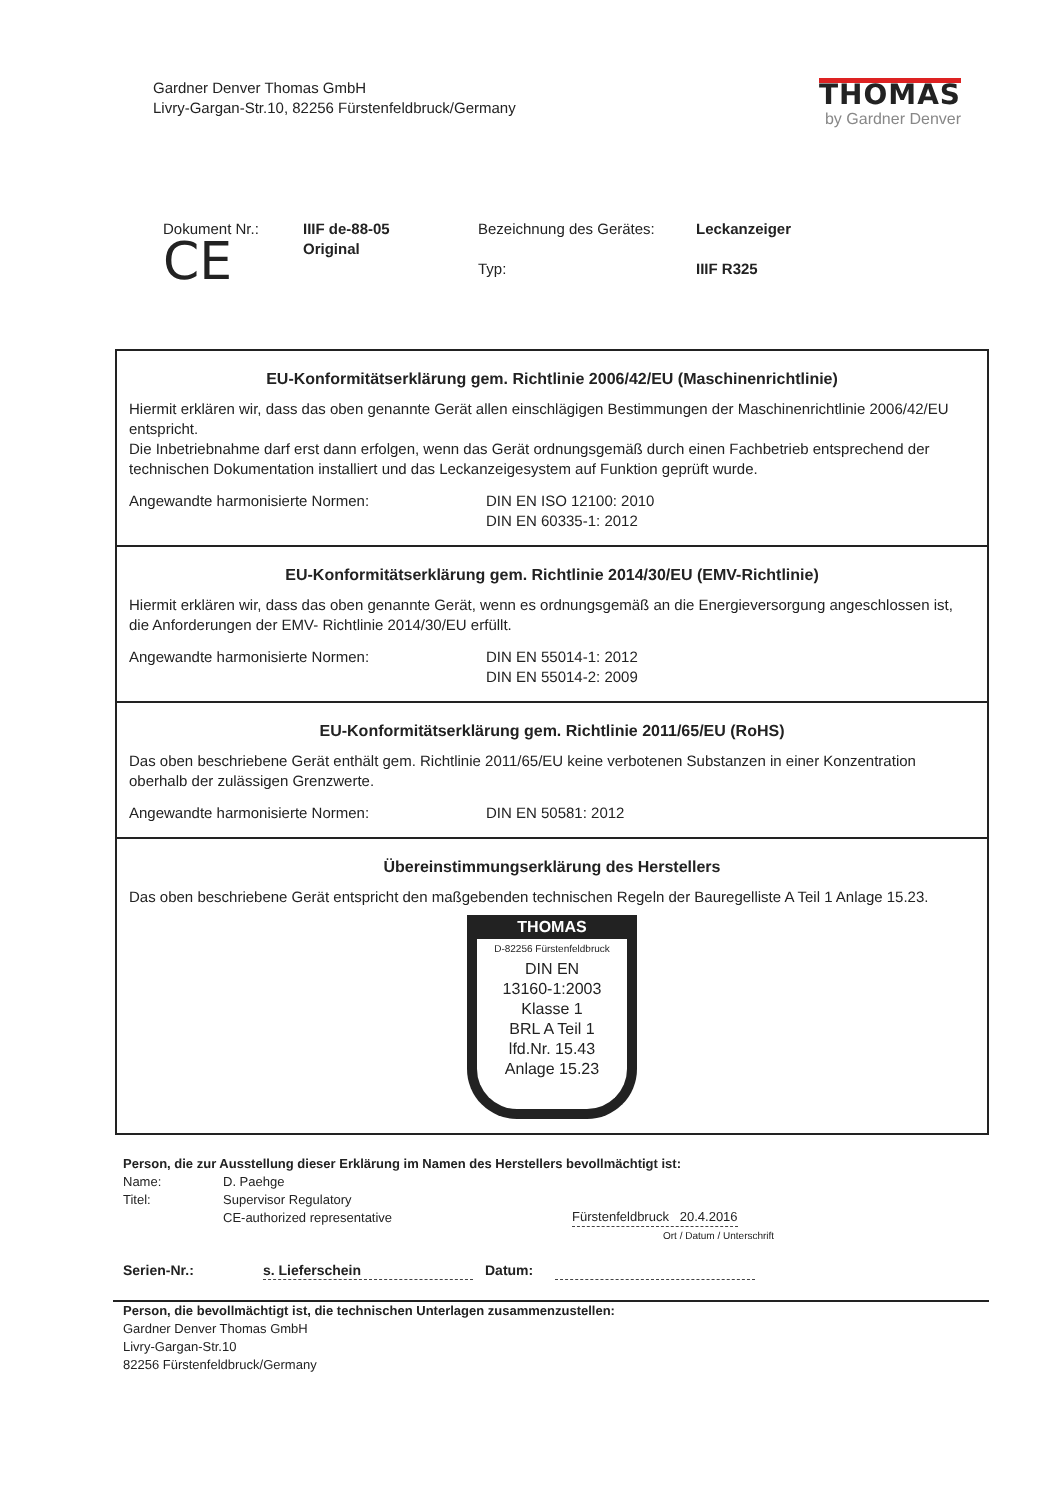Gardner Denver Thomas GmbH
Livry-Gargan-Str.10, 82256 Fürstenfeldbruck/Germany
THOMAS
by Gardner Denver
Dokument Nr.:
CE
IIIF de-88-05
Original
Bezeichnung des Gerätes:
Typ:
Leckanzeiger
IIIF R325
EU-Konformitätserklärung gem. Richtlinie 2006/42/EU (Maschinenrichtlinie)
Hiermit erklären wir, dass das oben genannte Gerät allen einschlägigen Bestimmungen der Maschinenrichtlinie 2006/42/EU entspricht.
Die Inbetriebnahme darf erst dann erfolgen, wenn das Gerät ordnungsgemäß durch einen Fachbetrieb entsprechend der technischen Dokumentation installiert und das Leckanzeigesystem auf Funktion geprüft wurde.
Angewandte harmonisierte Normen: DIN EN ISO 12100: 2010
DIN EN 60335-1: 2012
EU-Konformitätserklärung gem. Richtlinie 2014/30/EU (EMV-Richtlinie)
Hiermit erklären wir, dass das oben genannte Gerät, wenn es ordnungsgemäß an die Energieversorgung angeschlossen ist, die Anforderungen der EMV- Richtlinie 2014/30/EU erfüllt.
Angewandte harmonisierte Normen: DIN EN 55014-1: 2012
DIN EN 55014-2: 2009
EU-Konformitätserklärung gem. Richtlinie 2011/65/EU (RoHS)
Das oben beschriebene Gerät enthält gem. Richtlinie 2011/65/EU keine verbotenen Substanzen in einer Konzentration oberhalb der zulässigen Grenzwerte.
Angewandte harmonisierte Normen: DIN EN 50581: 2012
Übereinstimmungserklärung des Herstellers
Das oben beschriebene Gerät entspricht den maßgebenden technischen Regeln der Bauregelliste A Teil 1 Anlage 15.23.
THOMAS
D-82256 Fürstenfeldbruck
DIN EN
13160-1:2003
Klasse 1
BRL A Teil 1
lfd.Nr. 15.43
Anlage 15.23
Person, die zur Ausstellung dieser Erklärung im Namen des Herstellers bevollmächtigt ist:
Name: D. Paehge
Titel: Supervisor Regulatory
CE-authorized representative
Fürstenfeldbruck 20.4.2016
Ort / Datum / Unterschrift
Serien-Nr.: s. Lieferschein Datum:
Person, die bevollmächtigt ist, die technischen Unterlagen zusammenzustellen:
Gardner Denver Thomas GmbH
Livry-Gargan-Str.10
82256 Fürstenfeldbruck/Germany